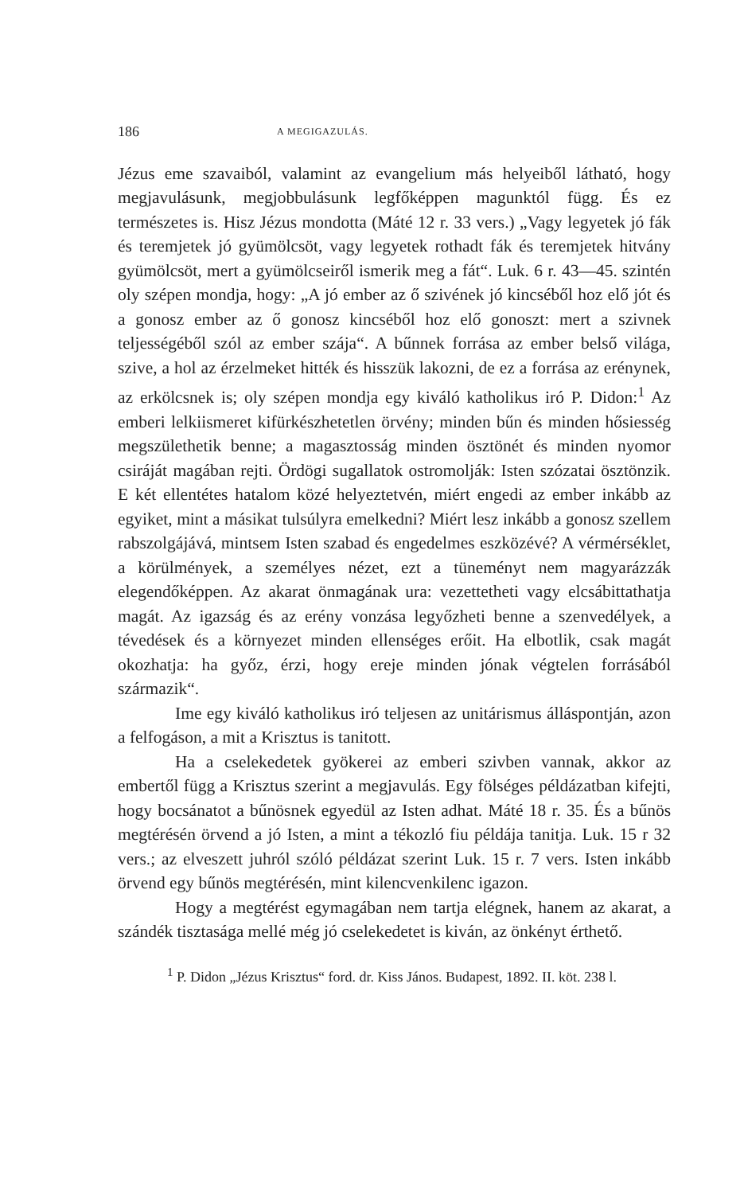186 A MEGIGAZULÁS.
Jézus eme szavaiból, valamint az evangelium más helyeiből látható, hogy megjavulásunk, megjobbulásunk legfőképpen magunktól függ. És ez természetes is. Hisz Jézus mondotta (Máté 12 r. 33 vers.) „Vagy legyetek jó fák és teremjetek jó gyümölcsöt, vagy legyetek rothadt fák és teremjetek hitvány gyümölcsöt, mert a gyümölcseiről ismerik meg a fát“. Luk. 6 r. 43—45. szintén oly szépen mondja, hogy: „A jó ember az ő szivének jó kincséből hoz elő jót és a gonosz ember az ő gonosz kincséből hoz elő gonoszt: mert a szivnek teljességéből szól az ember szája“. A bűnnek forrása az ember belső világa, szive, a hol az érzelmeket hitték és hisszük lakozni, de ez a forrása az erénynek, az erkölcsnek is; oly szépen mondja egy kiváló katholikus iró P. Didon:<sup>1</sup> Az emberi lelkiismeret kifürkészhetetlen örvény; minden bűn és minden hősiesség megszülethetik benne; a magasztosság minden ösztönét és minden nyomor csiráját magában rejti. Ördögi sugallatok ostromolják: Isten szózatai ösztönzik. E két ellentétes hatalom közé helyeztetvén, miért engedi az ember inkább az egyiket, mint a másikat tulsúlyra emelkedni? Miért lesz inkább a gonosz szellem rabszolgájává, mintsem Isten szabad és engedelmes eszközévé? A vérmérséklet, a körülmények, a személyes nézet, ezt a tüneményt nem magyarázzák elegendőképpen. Az akarat önmagának ura: vezettetheti vagy elcsábittathatja magát. Az igazság és az erény vonzása legyőzheti benne a szenvedélyek, a tévedések és a környezet minden ellenséges erőit. Ha elbotlik, csak magát okozhatja: ha győz, érzi, hogy ereje minden jónak végtelen forrásából származik“.
Ime egy kiváló katholikus iró teljesen az unitárismus álláspontján, azon a felfogáson, a mit a Krisztus is tanitott.
Ha a cselekedetek gyökerei az emberi szivben vannak, akkor az embertől függ a Krisztus szerint a megjavulás. Egy fölséges példázatban kifejti, hogy bocsánatot a bűnösnek egyedül az Isten adhat. Máté 18 r. 35. És a bűnös megtérésén örvend a jó Isten, a mint a tékozló fiu példája tanitja. Luk. 15 r 32 vers.; az elveszett juhról szóló példázat szerint Luk. 15 r. 7 vers. Isten inkább örvend egy bűnös megtérésén, mint kilencvenkilenc igazon.
Hogy a megtérést egymagában nem tartja elégnek, hanem az akarat, a szándék tisztasága mellé még jó cselekedetet is kiván, az önkényt érthető.
<sup>1</sup> P. Didon „Jézus Krisztus“ ford. dr. Kiss János. Budapest, 1892. II. köt. 238 l.